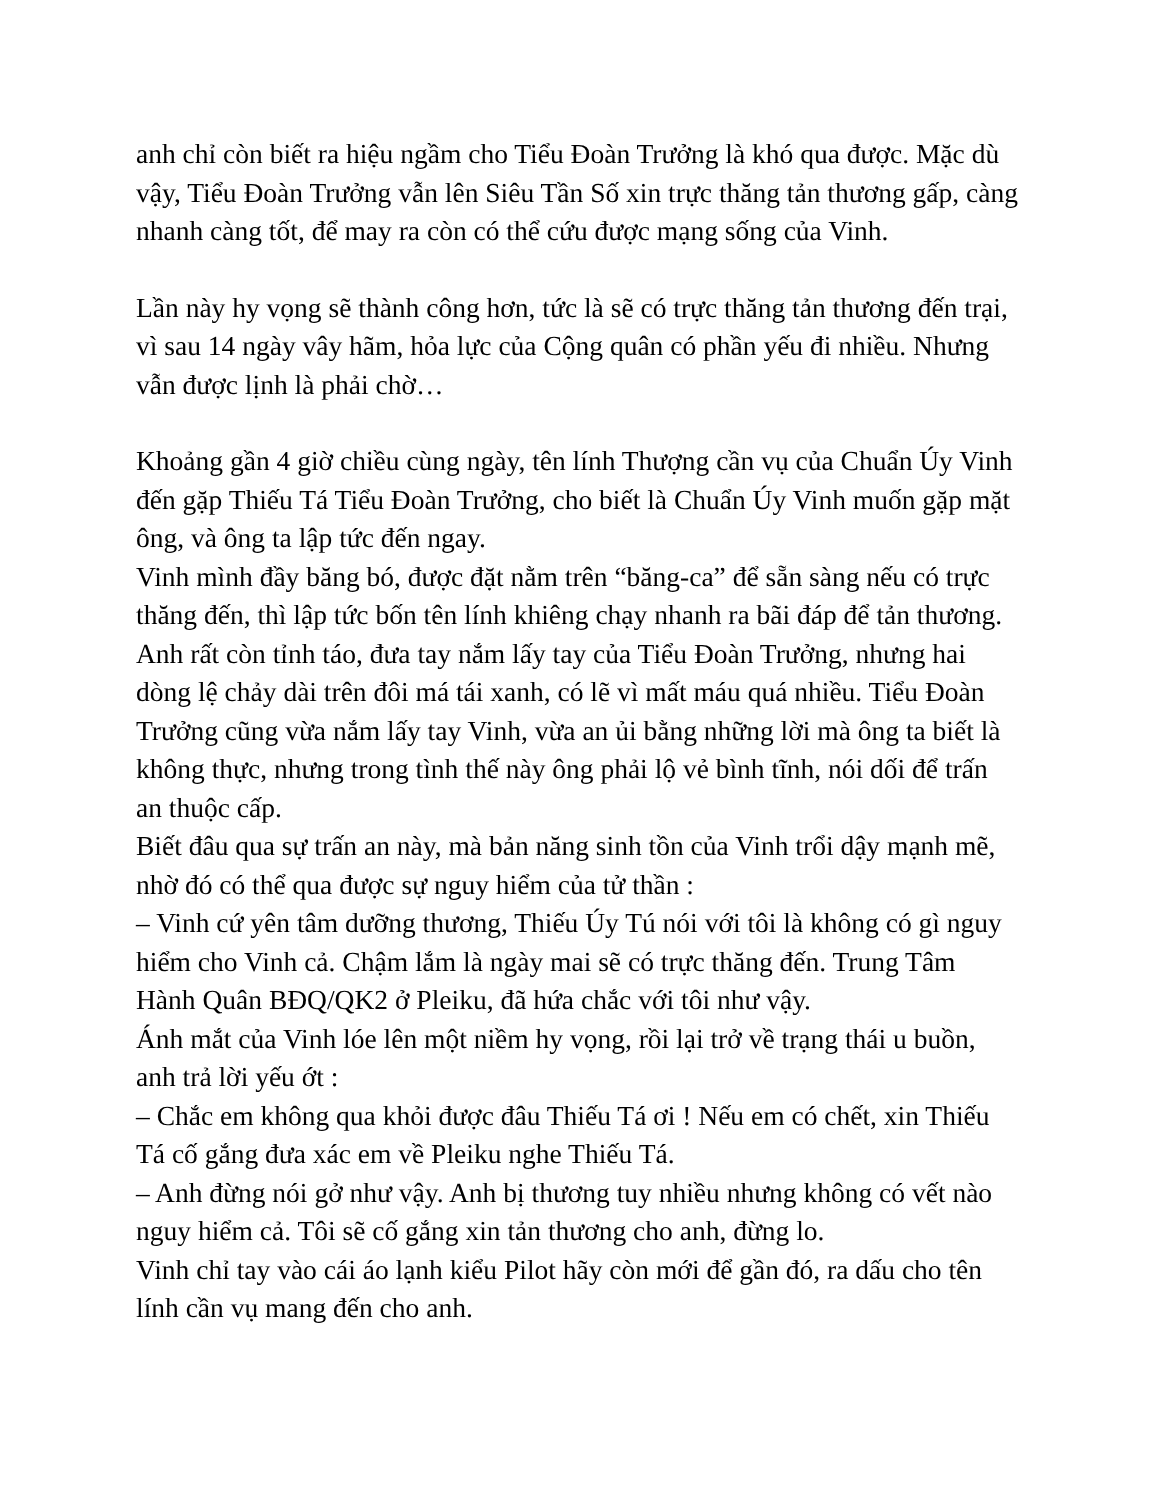anh chỉ còn biết ra hiệu ngầm cho Tiểu Đoàn Trưởng là khó qua được. Mặc dù vậy, Tiểu Đoàn Trưởng vẫn lên Siêu Tần Số xin trực thăng tản thương gấp, càng nhanh càng tốt, để may ra còn có thể cứu được mạng sống của Vinh.
Lần này hy vọng sẽ thành công hơn, tức là sẽ có trực thăng tản thương đến trại, vì sau 14 ngày vây hãm, hỏa lực của Cộng quân có phần yếu đi nhiều. Nhưng vẫn được lịnh là phải chờ…
Khoảng gần 4 giờ chiều cùng ngày, tên lính Thượng cần vụ của Chuẩn Úy Vinh đến gặp Thiếu Tá Tiểu Đoàn Trưởng, cho biết là Chuẩn Úy Vinh muốn gặp mặt ông, và ông ta lập tức đến ngay.
Vinh mình đầy băng bó, được đặt nằm trên “băng-ca” để sẵn sàng nếu có trực thăng đến, thì lập tức bốn tên lính khiêng chạy nhanh ra bãi đáp để tản thương.
Anh rất còn tỉnh táo, đưa tay nắm lấy tay của Tiểu Đoàn Trưởng, nhưng hai dòng lệ chảy dài trên đôi má tái xanh, có lẽ vì mất máu quá nhiều. Tiểu Đoàn Trưởng cũng vừa nắm lấy tay Vinh, vừa an ủi bằng những lời mà ông ta biết là không thực, nhưng trong tình thế này ông phải lộ vẻ bình tĩnh, nói dối để trấn an thuộc cấp.
Biết đâu qua sự trấn an này, mà bản năng sinh tồn của Vinh trổi dậy mạnh mẽ, nhờ đó có thể qua được sự nguy hiểm của tử thần :
– Vinh cứ yên tâm dưỡng thương, Thiếu Úy Tú nói với tôi là không có gì nguy hiểm cho Vinh cả. Chậm lắm là ngày mai sẽ có trực thăng đến. Trung Tâm Hành Quân BĐQ/QK2 ở Pleiku, đã hứa chắc với tôi như vậy.
Ánh mắt của Vinh lóe lên một niềm hy vọng, rồi lại trở về trạng thái u buồn, anh trả lời yếu ớt :
– Chắc em không qua khỏi được đâu Thiếu Tá ơi ! Nếu em có chết, xin Thiếu Tá cố gắng đưa xác em về Pleiku nghe Thiếu Tá.
– Anh đừng nói gở như vậy. Anh bị thương tuy nhiều nhưng không có vết nào nguy hiểm cả. Tôi sẽ cố gắng xin tản thương cho anh, đừng lo.
Vinh chỉ tay vào cái áo lạnh kiểu Pilot hãy còn mới để gần đó, ra dấu cho tên lính cần vụ mang đến cho anh.